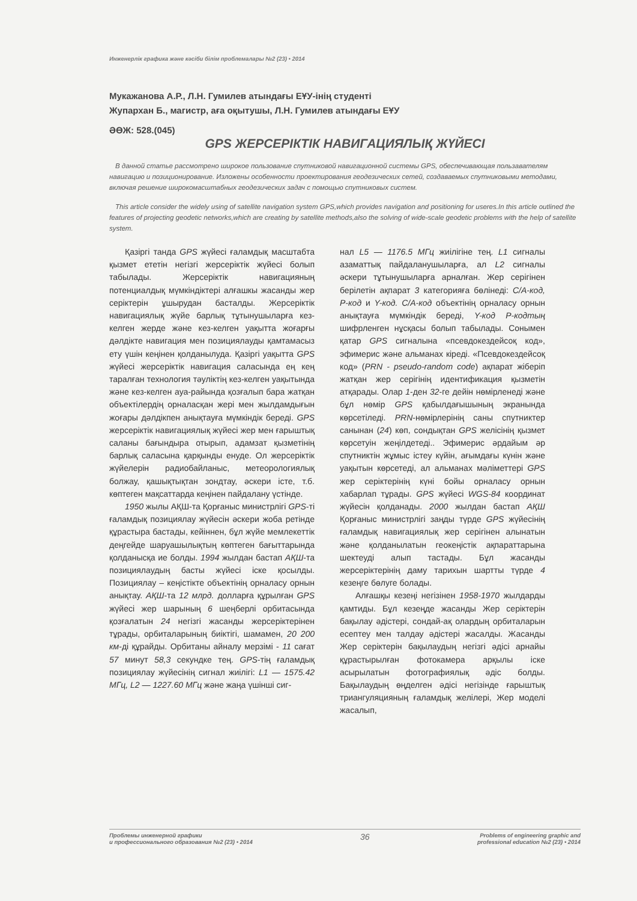Инженерлік графика және кәсіби білім проблемалары №2 (23) • 2014
Мукажанова А.Р., Л.Н. Гумилев атындағы ЕҰУ-інің студенті
Жупархан Б., магистр, аға оқытушы, Л.Н. Гумилев атындағы ЕҰУ
ӘӨЖ: 528.(045)
GPS ЖЕРСЕРІКТІК НАВИГАЦИЯЛЫҚ ЖҮЙЕСІ
В данной статье рассмотрено широкое пользование спутниковой навигационной системы GPS, обеспечивающая пользавателям навигацию и позиционирование. Изложены особенности проектирования геодезических сетей, создаваемых спутниковыми методами, включая решение широкомасштабных геодезических задач с помощью спутниковых систем.
This article consider the widely using of satellite navigation system GPS,which provides navigation and positioning for useres.In this article outlined the features of projecting geodetic networks,which are creating by satellite methods,also the solving of wide-scale geodetic problems with the help of satellite system.
Қазіргі танда GPS жүйесі ғаламдық масштабта қызмет ететін негізгі жерсеріктік жүйесі болып табылады. Жерсеріктік навигацияның потенциалдық мүмкіндіктері алғашкы жасанды жер серіктерін ұшырудан басталды. Жерсеріктік навигациялық жүйе барлық тұтынушыларға кез-келген жерде және кез-келген уақытта жоғарғы дәлдікте навигация мен позициялауды қамтамасыз ету үшін кеңінен қолданылуда. Қазіргі уақытта GPS жүйесі жерсеріктік навигация саласында ең кең таралған технология тәуліктің кез-келген уақытында және кез-келген ауа-райында қозғалып бара жатқан объектілердің орналасқан жері мен жылдамдығын жоғары дәлдікпен анықтауға мүмкіндік береді. GPS жерсеріктік навигациялық жүйесі жер мен ғарыштық саланы бағындыра отырып, адамзат қызметінің барлық саласына қарқынды енуде. Ол жерсеріктік жүйелерін радиобайланыс, метеорологиялық болжау, қашықтықтан зондтау, әскери істе, т.б. көптеген мақсаттарда кеңінен пайдалану үстінде.
1950 жылы АҚШ-та Қорғаныс министрлігі GPS-ті ғаламдық позициялау жүйесін әскери жоба ретінде құрастыра бастады, кейіннен, бұл жүйе мемлекеттік деңгейде шаруашылықтың көптеген бағыттарында қолданысқа ие болды. 1994 жылдан бастап АҚШ-та позициялаудың басты жүйесі іске қосылды. Позициялау – кеңістікте объектінің орналасу орнын анықтау. АҚШ-та 12 млрд. долларға құрылған GPS жүйесі жер шарының 6 шеңберлі орбитасында қозғалатын 24 негізгі жасанды жерсеріктерінен тұрады, орбиталарының биіктігі, шамамен, 20 200 км-ді құрайды. Орбитаны айналу мерзімі - 11 сағат 57 минут 58,3 секундке тең. GPS-тің ғаламдық позициялау жүйесінің сигнал жиілігі: L1 — 1575.42 МГц, L2 — 1227.60 МГц және жаңа үшінші сиг-
нал L5 — 1176.5 МГц жиілігіне тең. L1 сигналы азаматтық пайдаланушыларға, ал L2 сигналы әскери тұтынушыларға арналған. Жер серігінен берілетін ақпарат 3 категорияға бөлінеді: С/А-код, Р-код и Y-код. С/А-код объектінің орналасу орнын анықтауға мүмкіндік береді, Y-код Р-кодтың шифрленген нұсқасы болып табылады. Сонымен қатар GPS сигналына «псевдокездейсоқ код», эфимерис және альманах кіреді. «Псевдокездейсоқ код» (PRN - pseudo-random code) ақпарат жіберіп жатқан жер серігінің идентификация қызметін атқарады. Олар 1-ден 32-ге дейін нөмірленеді және бұл нөмір GPS қабылдағышының экранында көрсетіледі. PRN-нөмірлерінің саны спутниктер санынан (24) көп, сондықтан GPS желісінің қызмет көрсетуін жеңілдетеді.. Эфимерис әрдайым әр спутниктін жұмыс істеу күйін, ағымдағы күнін және уақытын көрсетеді, ал альманах мәліметтері GPS жер серіктерінің күні бойы орналасу орнын хабарлап тұрады. GPS жүйесі WGS-84 координат жүйесін қолданады. 2000 жылдан бастап АҚШ Қорғаныс министрлігі заңды түрде GPS жүйесінің ғаламдық навигациялық жер серігінен алынатын және қолданылатын геокеңістік ақпараттарына шектеуді алып тастады. Бұл жасанды жерсеріктерінің даму тарихын шартты түрде 4 кезеңге бөлуге болады.
Алғашқы кезеңі негізінен 1958-1970 жылдарды қамтиды. Бұл кезеңде жасанды Жер серіктерін бақылау әдістері, сондай-ақ олардың орбиталарын есептеу мен талдау әдістері жасалды. Жасанды Жер серіктерін бақылаудың негізгі әдісі арнайы құрастырылған фотокамера арқылы іске асырылатын фотографиялық әдіс болды. Бақылаудың өңделген әдісі негізінде ғарыштық триангуляцияның ғаламдық желілері, Жер моделі жасалып,
Проблемы инженерной графики
и профессионального образования №2 (23) • 2014
36
Problems of engineering graphic and
professional education №2 (23) • 2014